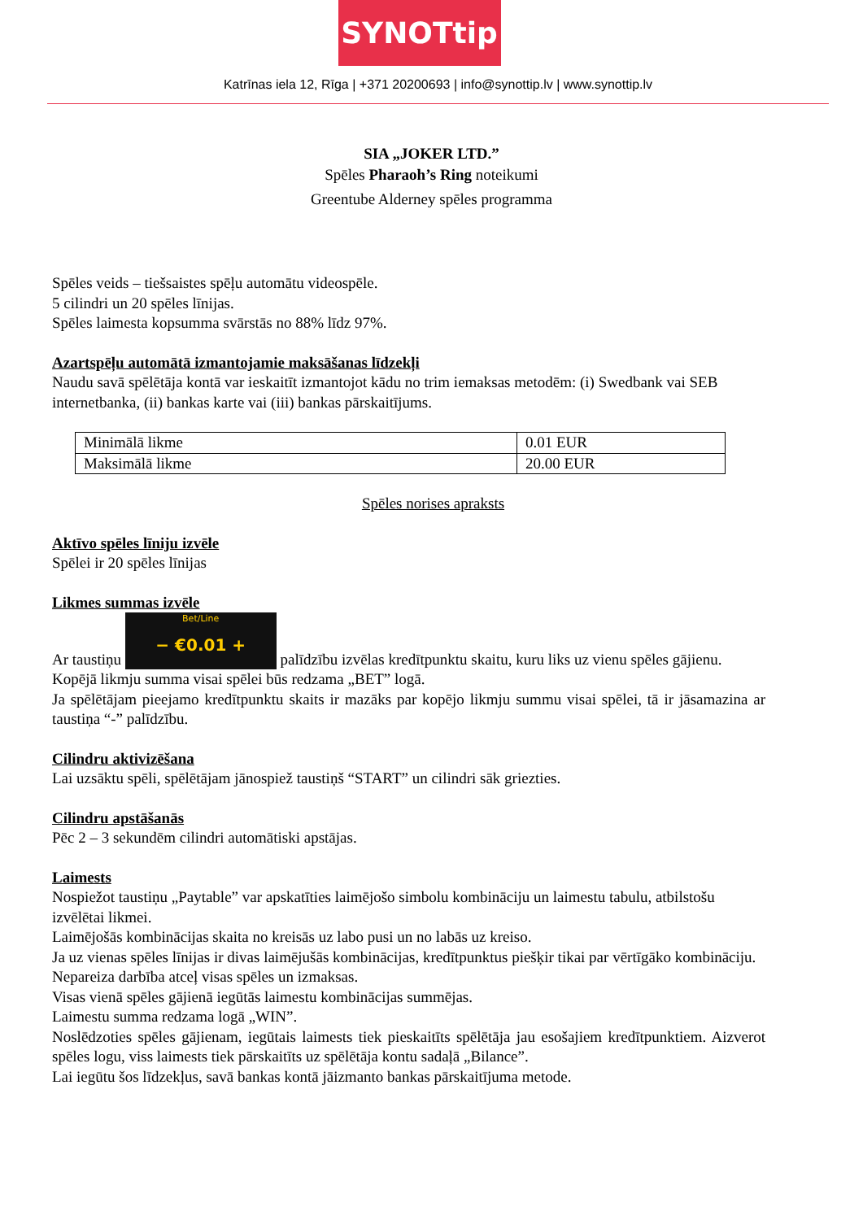SYNOTtip
Katrīnas iela 12, Rīga | +371 20200693 | info@synottip.lv | www.synottip.lv
SIA „JOKER LTD.”
Spēles Pharaoh’s Ring noteikumi
Greentube Alderney spēles programma
Spēles veids – tiešsaistes spēļu automātu videospēle.
5 cilindri un 20 spēles līnijas.
Spēles laimesta kopsumma svārstās no 88% līdz 97%.
Azartspēļu automātā izmantojamie maksāšanas līdzekļi
Naudu savā spēlētāja kontā var ieskaitīt izmantojot kādu no trim iemaksas metodēm: (i) Swedbank vai SEB internetbanka, (ii) bankas karte vai (iii) bankas pārskaitījums.
| Minimālā likme | 0.01 EUR |
| Maksimālā likme | 20.00 EUR |
Spēles norises apraksts
Aktīvo spēles līniju izvēle
Spēlei ir 20 spēles līnijas
Likmes summas izvēle
Ar taustiņu Bet/Line − €0.01 + palīdzību izvēlas kredītpunktu skaitu, kuru liks uz vienu spēles gājienu.
Kopējā likmju summa visai spēlei būs redzama „BET” logā.
Ja spēlētājam pieejamo kredītpunktu skaits ir mazāks par kopējo likmju summu visai spēlei, tā ir jāsamazina ar taustiņa “-” palīdzību.
Cilindru aktivizēšana
Lai uzsāktu spēli, spēlētājam jānospiež taustiņš “START” un cilindri sāk griezties.
Cilindru apstāšanās
Pēc 2 – 3 sekundēm cilindri automātiski apstājas.
Laimests
Nospiežot taustiņu „Paytable” var apskatīties laimējošo simbolu kombināciju un laimestu tabulu, atbilstošu izvēlētai likmei.
Laimējošās kombinācijas skaita no kreisās uz labo pusi un no labās uz kreiso.
Ja uz vienas spēles līnijas ir divas laimējušās kombinācijas, kredītpunktus piešķir tikai par vērtīgāko kombināciju.
Nepareiza darbība atceļ visas spēles un izmaksas.
Visas vienā spēles gājienā iegūtās laimestu kombinācijas summējas.
Laimestu summa redzama logā „WIN”.
Noslēdzoties spēles gājienam, iegūtais laimests tiek pieskaitīts spēlētāja jau esošajiem kredītpunktiem. Aizverot spēles logu, viss laimests tiek pārskaitīts uz spēlētāja kontu sadaļā „Bilance”.
Lai iegūtu šos līdzekļus, savā bankas kontā jāizmanto bankas pārskaitījuma metode.